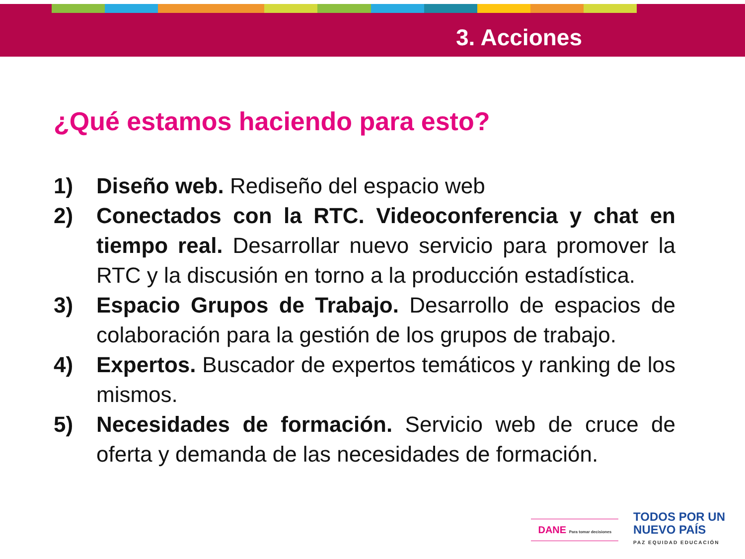3. Acciones
¿Qué estamos haciendo para esto?
1) Diseño web. Rediseño del espacio web
2) Conectados con la RTC. Videoconferencia y chat en tiempo real. Desarrollar nuevo servicio para promover la RTC y la discusión en torno a la producción estadística.
3) Espacio Grupos de Trabajo. Desarrollo de espacios de colaboración para la gestión de los grupos de trabajo.
4) Expertos. Buscador de expertos temáticos y ranking de los mismos.
5) Necesidades de formación. Servicio web de cruce de oferta y demanda de las necesidades de formación.
DANE Para tomar decisiones
TODOS POR UN
NUEVO PAÍS
PAZ EQUIDAD EDUCACIÓN